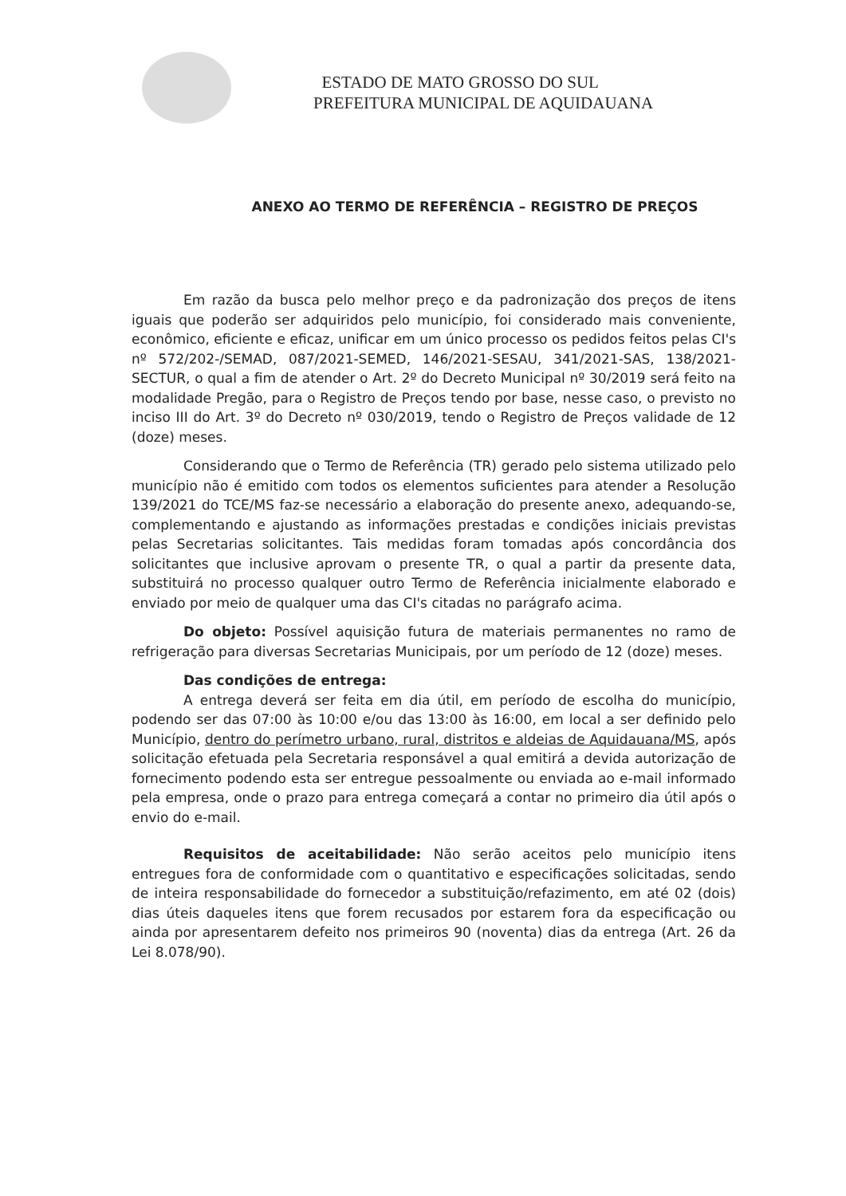ESTADO DE MATO GROSSO DO SUL
PREFEITURA MUNICIPAL DE AQUIDAUANA
ANEXO AO TERMO DE REFERÊNCIA – REGISTRO DE PREÇOS
Em razão da busca pelo melhor preço e da padronização dos preços de itens iguais que poderão ser adquiridos pelo município, foi considerado mais conveniente, econômico, eficiente e eficaz, unificar em um único processo os pedidos feitos pelas CI's nº 572/202-/SEMAD, 087/2021-SEMED, 146/2021-SESAU, 341/2021-SAS, 138/2021-SECTUR, o qual a fim de atender o Art. 2º do Decreto Municipal nº 30/2019 será feito na modalidade Pregão, para o Registro de Preços tendo por base, nesse caso, o previsto no inciso III do Art. 3º do Decreto nº 030/2019, tendo o Registro de Preços validade de 12 (doze) meses.
Considerando que o Termo de Referência (TR) gerado pelo sistema utilizado pelo município não é emitido com todos os elementos suficientes para atender a Resolução 139/2021 do TCE/MS faz-se necessário a elaboração do presente anexo, adequando-se, complementando e ajustando as informações prestadas e condições iniciais previstas pelas Secretarias solicitantes. Tais medidas foram tomadas após concordância dos solicitantes que inclusive aprovam o presente TR, o qual a partir da presente data, substituirá no processo qualquer outro Termo de Referência inicialmente elaborado e enviado por meio de qualquer uma das CI's citadas no parágrafo acima.
Do objeto: Possível aquisição futura de materiais permanentes no ramo de refrigeração para diversas Secretarias Municipais, por um período de 12 (doze) meses.
Das condições de entrega:
A entrega deverá ser feita em dia útil, em período de escolha do município, podendo ser das 07:00 às 10:00 e/ou das 13:00 às 16:00, em local a ser definido pelo Município, dentro do perímetro urbano, rural, distritos e aldeias de Aquidauana/MS, após solicitação efetuada pela Secretaria responsável a qual emitirá a devida autorização de fornecimento podendo esta ser entregue pessoalmente ou enviada ao e-mail informado pela empresa, onde o prazo para entrega começará a contar no primeiro dia útil após o envio do e-mail.
Requisitos de aceitabilidade: Não serão aceitos pelo município itens entregues fora de conformidade com o quantitativo e especificações solicitadas, sendo de inteira responsabilidade do fornecedor a substituição/refazimento, em até 02 (dois) dias úteis daqueles itens que forem recusados por estarem fora da especificação ou ainda por apresentarem defeito nos primeiros 90 (noventa) dias da entrega (Art. 26 da Lei 8.078/90).